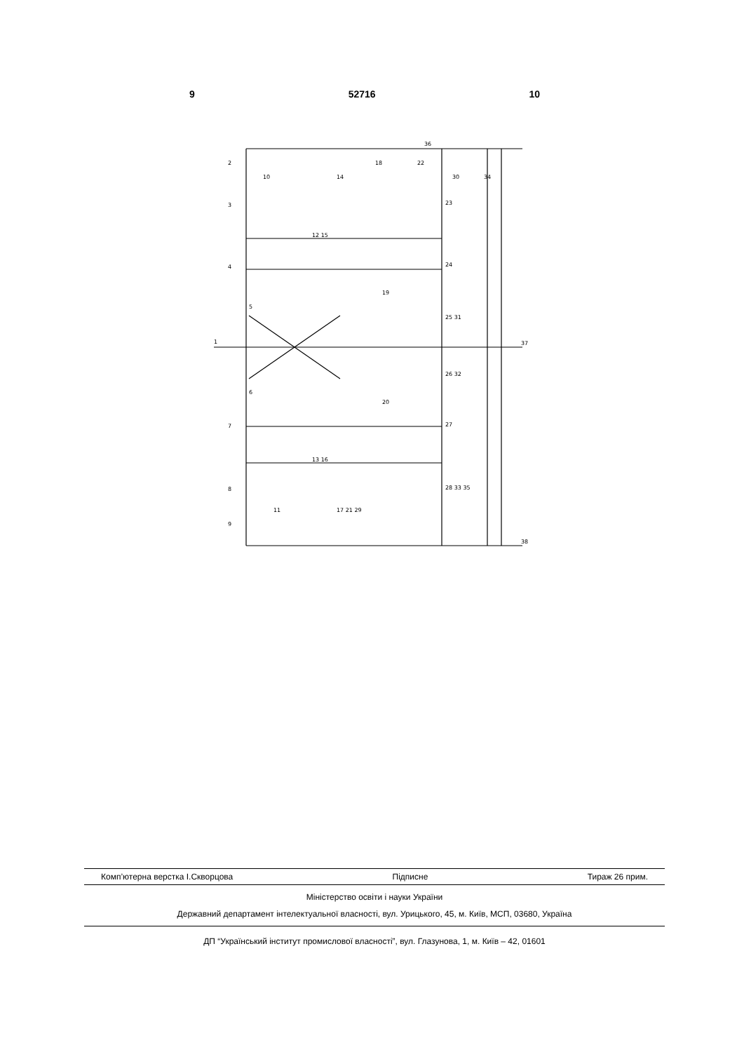9 52716 10
36
37
38
1
2
9
10
3
4
5
6
7
8
12 15
13 16
18
22
30
34
23
24
19
25 31
26 32
20
27
28 33 35
17 21 29
11
14
Комп’ютерна верстка І.Скворцова Підписне Тираж 26 прим.
Міністерство освіти і науки України
Державний департамент інтелектуальної власності, вул. Урицького, 45, м. Київ, МСП, 03680, Україна
ДП “Український інститут промислової власності”, вул. Глазунова, 1, м. Київ – 42, 01601